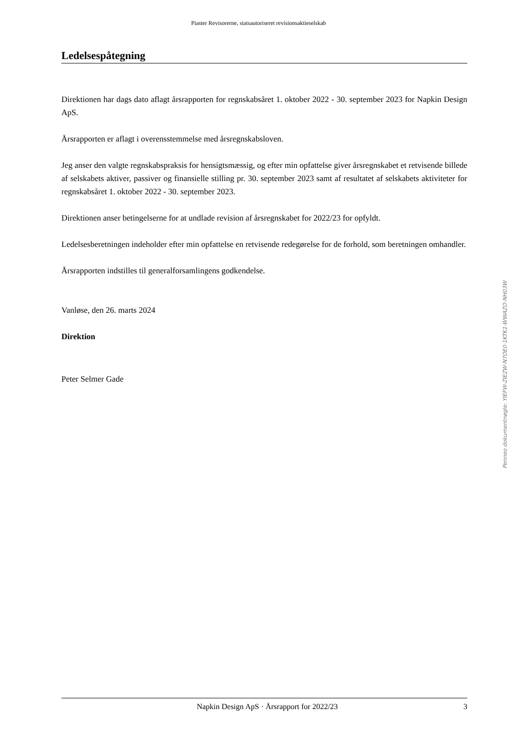Piaster Revisorerne, statsautoriseret revisionsaktieselskab
Ledelsespåtegning
Direktionen har dags dato aflagt årsrapporten for regnskabsåret 1. oktober 2022 - 30. september 2023 for Napkin Design ApS.
Årsrapporten er aflagt i overensstemmelse med årsregnskabsloven.
Jeg anser den valgte regnskabspraksis for hensigtsmæssig, og efter min opfattelse giver årsregnskabet et retvisende billede af selskabets aktiver, passiver og finansielle stilling pr. 30. september 2023 samt af resultatet af selskabets aktiviteter for regnskabsåret 1. oktober 2022 - 30. september 2023.
Direktionen anser betingelserne for at undlade revision af årsregnskabet for 2022/23 for opfyldt.
Ledelsesberetningen indeholder efter min opfattelse en retvisende redegørelse for de forhold, som beretningen omhandler.
Årsrapporten indstilles til generalforsamlingens godkendelse.
Vanløse, den 26. marts 2024
Direktion
Peter Selmer Gade
Penneo dokumentnøgle: YIEFW-ZIEZW-N7OE0-1KTK1-WWAZO-NH03W
Napkin Design ApS · Årsrapport for 2022/23 3